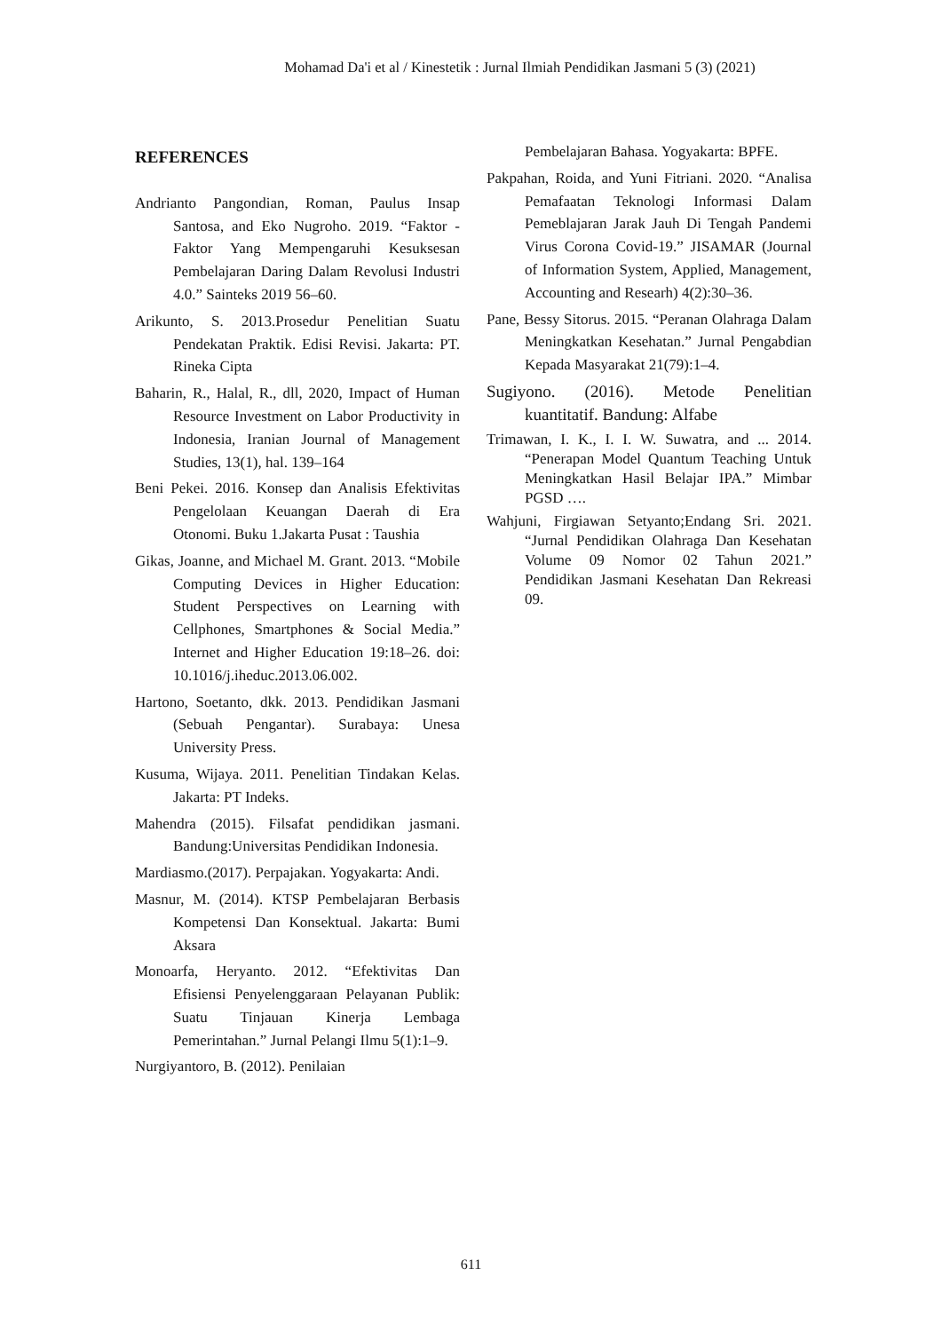Mohamad Da'i et al / Kinestetik : Jurnal Ilmiah Pendidikan Jasmani 5 (3) (2021)
REFERENCES
Andrianto Pangondian, Roman, Paulus Insap Santosa, and Eko Nugroho. 2019. “Faktor - Faktor Yang Mempengaruhi Kesuksesan Pembelajaran Daring Dalam Revolusi Industri 4.0.” Sainteks 2019 56–60.
Arikunto, S. 2013.Prosedur Penelitian Suatu Pendekatan Praktik. Edisi Revisi. Jakarta: PT. Rineka Cipta
Baharin, R., Halal, R., dll, 2020, Impact of Human Resource Investment on Labor Productivity in Indonesia, Iranian Journal of Management Studies, 13(1), hal. 139–164
Beni Pekei. 2016. Konsep dan Analisis Efektivitas Pengelolaan Keuangan Daerah di Era Otonomi. Buku 1.Jakarta Pusat : Taushia
Gikas, Joanne, and Michael M. Grant. 2013. “Mobile Computing Devices in Higher Education: Student Perspectives on Learning with Cellphones, Smartphones & Social Media.” Internet and Higher Education 19:18–26. doi: 10.1016/j.iheduc.2013.06.002.
Hartono, Soetanto, dkk. 2013. Pendidikan Jasmani (Sebuah Pengantar). Surabaya: Unesa University Press.
Kusuma, Wijaya. 2011. Penelitian Tindakan Kelas. Jakarta: PT Indeks.
Mahendra (2015). Filsafat pendidikan jasmani. Bandung:Universitas Pendidikan Indonesia.
Mardiasmo.(2017). Perpajakan. Yogyakarta: Andi.
Masnur, M. (2014). KTSP Pembelajaran Berbasis Kompetensi Dan Konsektual. Jakarta: Bumi Aksara
Monoarfa, Heryanto. 2012. “Efektivitas Dan Efisiensi Penyelenggaraan Pelayanan Publik: Suatu Tinjauan Kinerja Lembaga Pemerintahan.” Jurnal Pelangi Ilmu 5(1):1–9.
Nurgiyantoro, B. (2012). Penilaian
Pembelajaran Bahasa. Yogyakarta: BPFE.
Pakpahan, Roida, and Yuni Fitriani. 2020. “Analisa Pemafaatan Teknologi Informasi Dalam Pemeblajaran Jarak Jauh Di Tengah Pandemi Virus Corona Covid-19.” JISAMAR (Journal of Information System, Applied, Management, Accounting and Researh) 4(2):30–36.
Pane, Bessy Sitorus. 2015. “Peranan Olahraga Dalam Meningkatkan Kesehatan.” Jurnal Pengabdian Kepada Masyarakat 21(79):1–4.
Sugiyono. (2016). Metode Penelitian kuantitatif. Bandung: Alfabe
Trimawan, I. K., I. I. W. Suwatra, and ... 2014. “Penerapan Model Quantum Teaching Untuk Meningkatkan Hasil Belajar IPA.” Mimbar PGSD ….
Wahjuni, Firgiawan Setyanto;Endang Sri. 2021. “Jurnal Pendidikan Olahraga Dan Kesehatan Volume 09 Nomor 02 Tahun 2021.” Pendidikan Jasmani Kesehatan Dan Rekreasi 09.
611